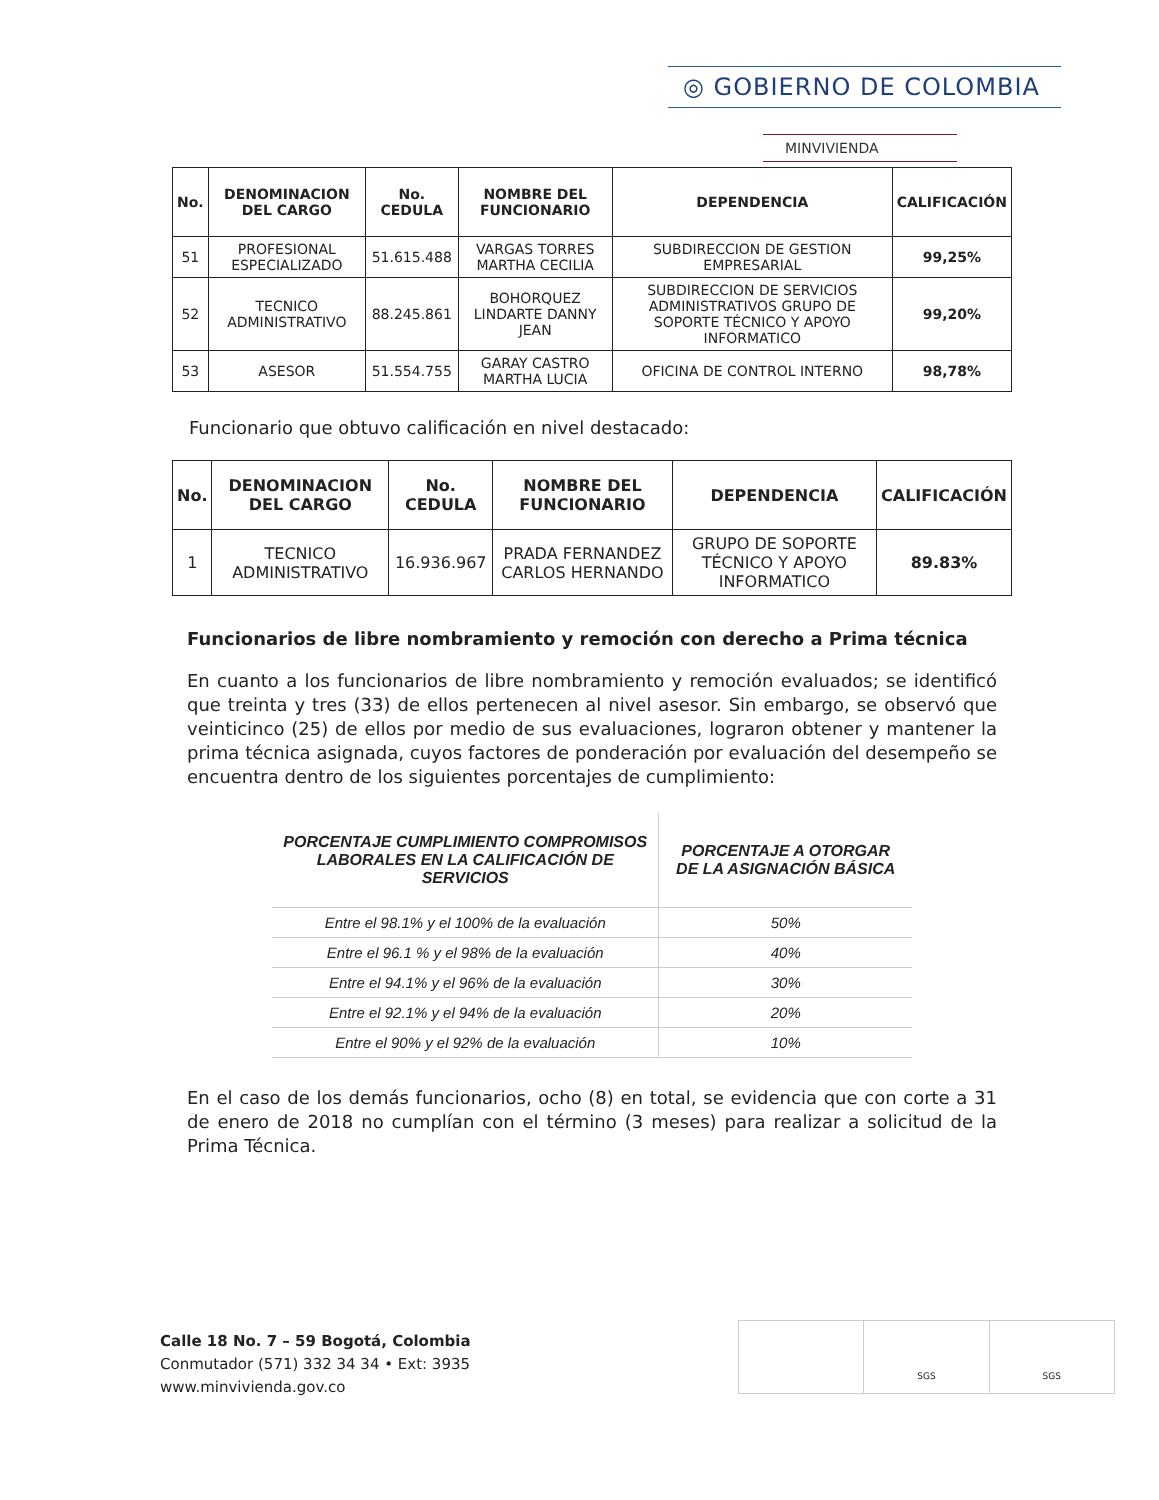◎ GOBIERNO DE COLOMBIA
MINVIVIENDA
| No. | DENOMINACION DEL CARGO | No. CEDULA | NOMBRE DEL FUNCIONARIO | DEPENDENCIA | CALIFICACIÓN |
| --- | --- | --- | --- | --- | --- |
| 51 | PROFESIONAL ESPECIALIZADO | 51.615.488 | VARGAS TORRES MARTHA CECILIA | SUBDIRECCION DE GESTION EMPRESARIAL | 99,25% |
| 52 | TECNICO ADMINISTRATIVO | 88.245.861 | BOHORQUEZ LINDARTE DANNY JEAN | SUBDIRECCION DE SERVICIOS ADMINISTRATIVOS GRUPO DE SOPORTE TÉCNICO Y APOYO INFORMATICO | 99,20% |
| 53 | ASESOR | 51.554.755 | GARAY CASTRO MARTHA LUCIA | OFICINA DE CONTROL INTERNO | 98,78% |
Funcionario que obtuvo calificación en nivel destacado:
| No. | DENOMINACION DEL CARGO | No. CEDULA | NOMBRE DEL FUNCIONARIO | DEPENDENCIA | CALIFICACIÓN |
| --- | --- | --- | --- | --- | --- |
| 1 | TECNICO ADMINISTRATIVO | 16.936.967 | PRADA FERNANDEZ CARLOS HERNANDO | GRUPO DE SOPORTE TÉCNICO Y APOYO INFORMATICO | 89.83% |
Funcionarios de libre nombramiento y remoción con derecho a Prima técnica
En cuanto a los funcionarios de libre nombramiento y remoción evaluados; se identificó que treinta y tres (33) de ellos pertenecen al nivel asesor. Sin embargo, se observó que veinticinco (25) de ellos por medio de sus evaluaciones, lograron obtener y mantener la prima técnica asignada, cuyos factores de ponderación por evaluación del desempeño se encuentra dentro de los siguientes porcentajes de cumplimiento:
| PORCENTAJE CUMPLIMIENTO COMPROMISOS LABORALES EN LA CALIFICACIÓN DE SERVICIOS | PORCENTAJE A OTORGAR DE LA ASIGNACIÓN BÁSICA |
| --- | --- |
| Entre el 98.1% y el 100% de la evaluación | 50% |
| Entre el 96.1 % y el 98% de la evaluación | 40% |
| Entre el 94.1% y el 96% de la evaluación | 30% |
| Entre el 92.1% y el 94% de la evaluación | 20% |
| Entre el 90% y el 92% de la evaluación | 10% |
En el caso de los demás funcionarios, ocho (8) en total, se evidencia que con corte a 31 de enero de 2018 no cumplían con el término (3 meses) para realizar a solicitud de la Prima Técnica.
Calle 18 No. 7 – 59 Bogotá, Colombia
Conmutador (571) 332 34 34 • Ext: 3935
www.minvivienda.gov.co
SGS SGS